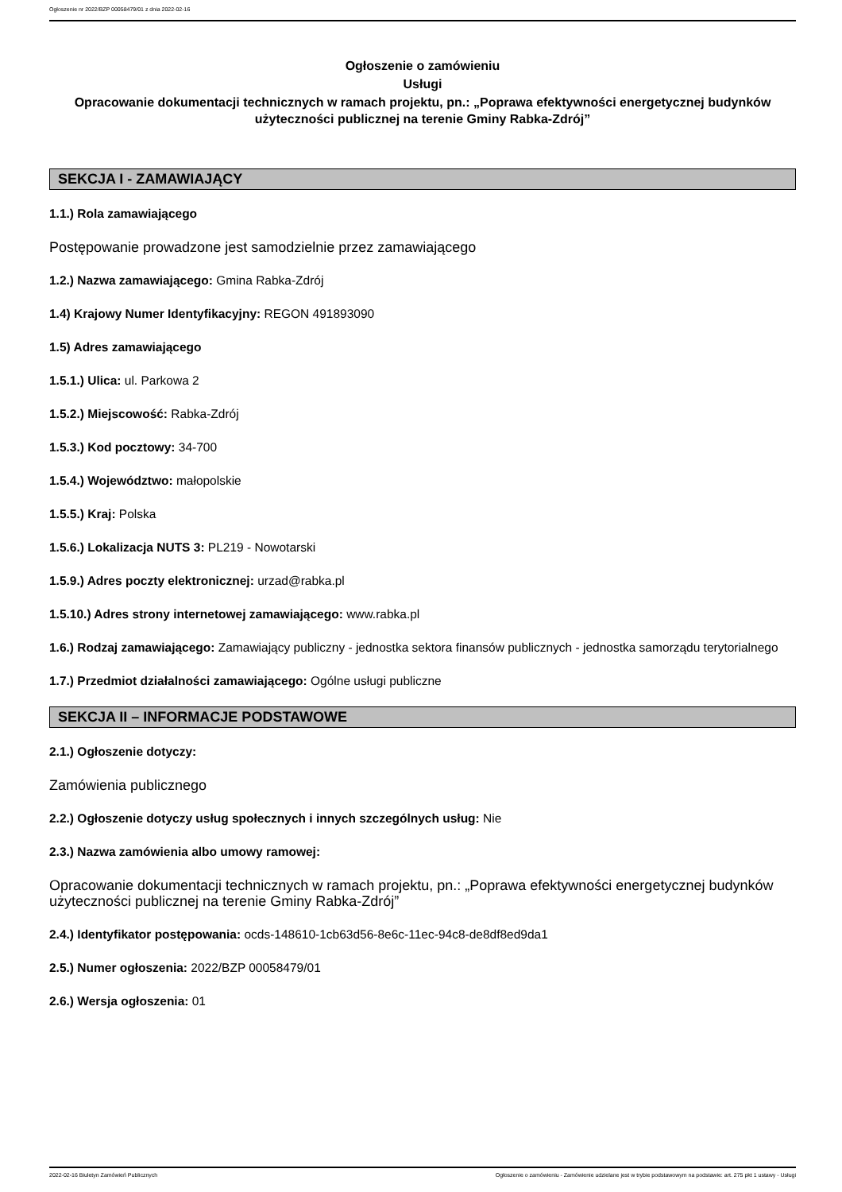Ogłoszenie nr 2022/BZP 00058479/01 z dnia 2022-02-16
Ogłoszenie o zamówieniu
Usługi
Opracowanie dokumentacji technicznych w ramach projektu, pn.: „Poprawa efektywności energetycznej budynków użyteczności publicznej na terenie Gminy Rabka-Zdrój”
SEKCJA I - ZAMAWIAJĄCY
1.1.) Rola zamawiającego
Postępowanie prowadzone jest samodzielnie przez zamawiającego
1.2.) Nazwa zamawiającego: Gmina Rabka-Zdrój
1.4) Krajowy Numer Identyfikacyjny: REGON 491893090
1.5) Adres zamawiającego
1.5.1.) Ulica: ul. Parkowa 2
1.5.2.) Miejscowość: Rabka-Zdrój
1.5.3.) Kod pocztowy: 34-700
1.5.4.) Województwo: małopolskie
1.5.5.) Kraj: Polska
1.5.6.) Lokalizacja NUTS 3: PL219 - Nowotarski
1.5.9.) Adres poczty elektronicznej: urzad@rabka.pl
1.5.10.) Adres strony internetowej zamawiającego: www.rabka.pl
1.6.) Rodzaj zamawiającego: Zamawiający publiczny - jednostka sektora finansów publicznych - jednostka samorządu terytorialnego
1.7.) Przedmiot działalności zamawiającego: Ogólne usługi publiczne
SEKCJA II – INFORMACJE PODSTAWOWE
2.1.) Ogłoszenie dotyczy:
Zamówienia publicznego
2.2.) Ogłoszenie dotyczy usług społecznych i innych szczególnych usług: Nie
2.3.) Nazwa zamówienia albo umowy ramowej:
Opracowanie dokumentacji technicznych w ramach projektu, pn.: „Poprawa efektywności energetycznej budynków użyteczności publicznej na terenie Gminy Rabka-Zdrój”
2.4.) Identyfikator postępowania: ocds-148610-1cb63d56-8e6c-11ec-94c8-de8df8ed9da1
2.5.) Numer ogłoszenia: 2022/BZP 00058479/01
2.6.) Wersja ogłoszenia: 01
2022-02-16 Biuletyn Zamówień Publicznych Ogłoszenie o zamówieniu - Zamówienie udzielane jest w trybie podstawowym na podstawie: art. 275 pkt 1 ustawy - Usługi